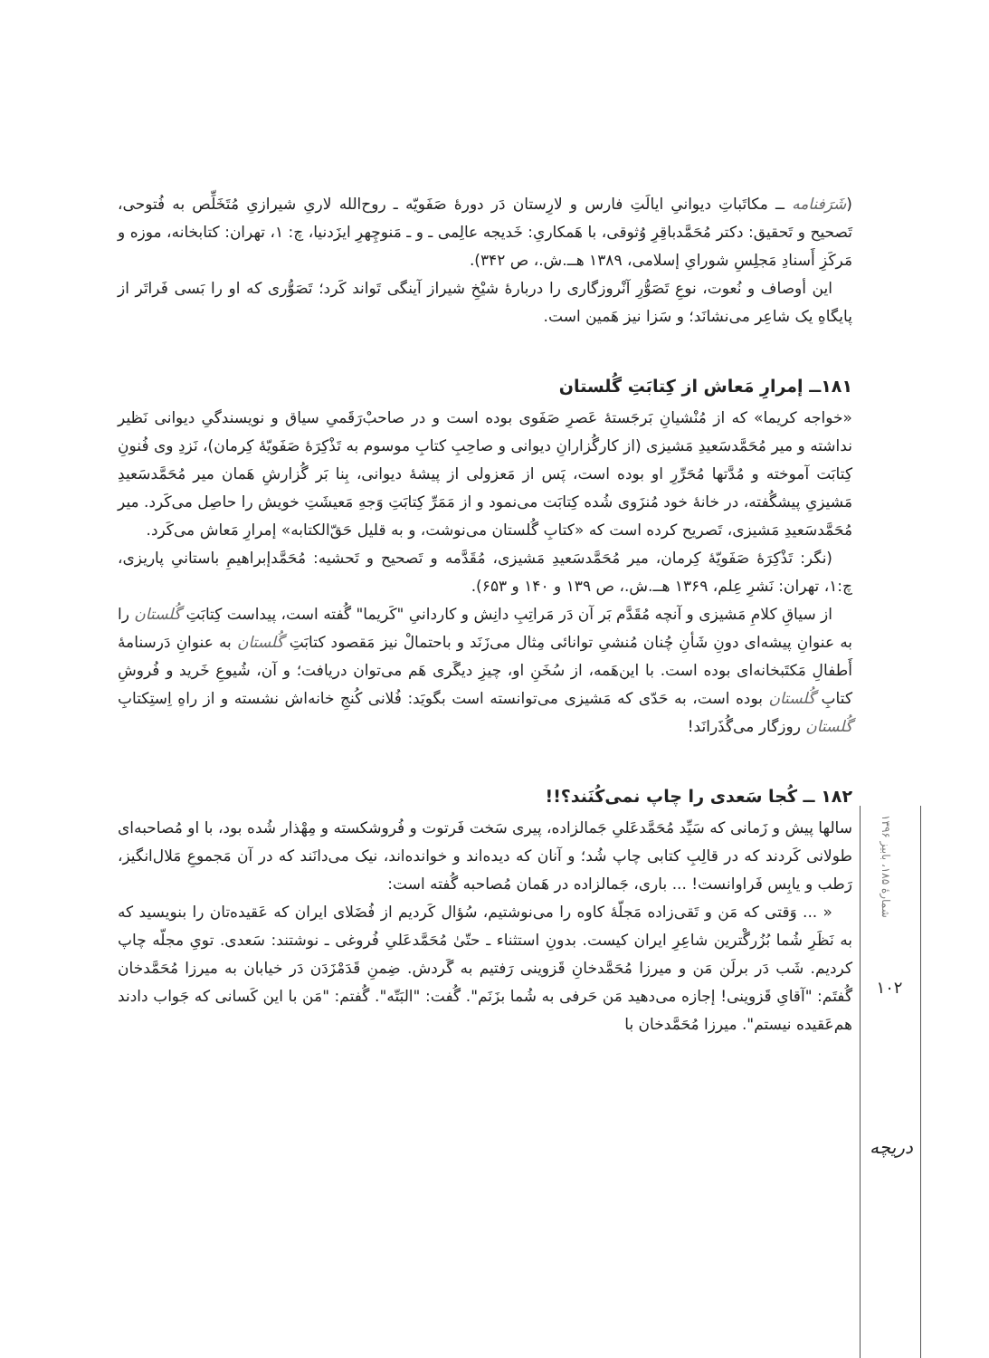(شَرَفنامه ــ مکاتَباتِ دیوانیِ ایالَتِ فارس و لارِستان دَر دورهٔ صَفَویّه ـ روح‌الله لاریِ شیرازیِ مُتَخَلِّص به فُتوحی، تَصحیح و تَحقیق: دکتر مُحَمَّدباقِرِ وُثوقی، با هَمکاریِ: خَدیجه عالِمی ـ و ـ مَنوچِهرِ ایزَدنیا، چ: ۱، تهران: کتابخانه، موزه و مَرکَزِ أَسنادِ مَجلِسِ شورایِ إسلامی، ۱۳۸۹ هــ.ش.، ص ۳۴۲).
این أوصاف و نُعوت، نوعِ تَصَوُّرِ آنْروزگاری را دربارهٔ شیْخِ شیراز آینگی تَواند کَرد؛ تَصَوُّری که او را بَسی فَراتَر از پایگاهِ یک شاعِر می‌نشانَد؛ و سَزا نیز هَمین است.
۱۸۱ــ إمرارِ مَعاش از کِتابَتِ گُلستان
«خواجه کریما» که از مُنْشیانِ بَرجَستهٔ عَصرِ صَفَوی بوده است و در صاحبْ‌رَقَمیِ سیاق و نویسندگیِ دیوانی نَظیر نداشته و میر مُحَمَّدسَعیدِ مَشیزی (از کارگُزارانِ دیوانی و صاحِبِ کتابِ موسوم به تَذْکِرَهٔ صَفَویّهٔ کِرمان)، نَزدِ وی فُنونِ کِتابَت آموخته و مُدَّتها مُحَرِّرِ او بوده است، پَس از مَعزولی از پیشهٔ دیوانی، بِنا بَر گُزارشِ هَمان میر مُحَمَّدسَعیدِ مَشیزیِ پیشگُفته، در خانهٔ خود مُنزَوی شُده کِتابَت می‌نمود و از مَمَرِّ کِتابَتِ وَجهِ مَعیشَتِ خویش را حاصِل می‌کَرد. میر مُحَمَّدسَعیدِ مَشیزی، تَصریح کرده است که «کتابِ گُلستان می‌نوشت، و به قلیل حَقّ‌الکتابه» إمرارِ مَعاش می‌کَرد.
(نگر: تَذْکِرَهٔ صَفَویّهٔ کِرمان، میر مُحَمَّدسَعیدِ مَشیزی، مُقَدَّمه و تَصحیح و تَحشیه: مُحَمَّدإبراهیمِ باستانیِ پاریزی، چ:۱، تهران: نَشرِ عِلم، ۱۳۶۹ هــ.ش.، ص ۱۳۹ و ۱۴۰ و ۶۵۳).
از سیاقِ کلامِ مَشیزی و آنچه مُقَدَّم بَر آن دَر مَراتِبِ دانِش و کاردانیِ "کَریما" گُفته است، پیداست کِتابَتِ گُلستان را به عنوانِ پیشه‌ای دونِ شَأنِ چُنان مُنشیِ توانائی مِثال می‌زَنَد و باحتمالْ نیز مَقصود کتابَتِ گُلستان به عنوانِ دَرسنامهٔ أَطفالِ مَکتَبخانه‌ای بوده است. با این‌هَمه، از سُخَنِ او، چیزِ دیگَری هَم می‌توان دریافت؛ و آن، شُیوعِ خَرید و فُروشِ کتابِ گُلستان بوده است، به حَدّی که مَشیزی می‌توانسته است بگویَد: فُلانی کُنجِ خانه‌اش نشسته و از راهِ اِستِکتابِ گُلستان روزگار می‌گُذَرانَد!
۱۸۲ ــ کُجا سَعدی را چاپ نمی‌کُنَند؟!!
سالها پیش و زَمانی که سَیِّد مُحَمَّدعَلیِ جَمالزاده، پیری سَخت فَرتوت و فُروشکسته و مِهْذار شُده بود، با او مُصاحبه‌ای طولانی کَردند که در قالِبِ کتابی چاپ شُد؛ و آنان که دیده‌اند و خوانده‌اند، نیک می‌دانَند که در آن مَجموعِ مَلال‌انگیز، رَطب و یابِس فَراوانست! ... باری، جَمالزاده در هَمان مُصاحبه گُفته است:
« ... وَقتی که مَن و تَقی‌زاده مَجلّهٔ کاوه را می‌نوشتیم، سُؤال کَردیم از فُضَلای ایران که عَقیده‌تان را بنویسید که به نَظَرِ شُما بُزُرگْترین شاعِرِ ایران کیست. بدونِ استثناء ـ حتّیٰ مُحَمَّدعَلیِ فُروغی ـ نوشتند: سَعدی. تویِ مجلّه چاپ کردیم. شَب دَر برلَن مَن و میرزا مُحَمَّدخانِ قَزوینی رَفتیم به گَردش. ضِمنِ قَدَمْزَدَن دَر خیابان به میرزا مُحَمَّدخان گُفتَم: "آقایِ قَزوینی! إجازه می‌دهید مَن حَرفی به شُما بزَنَم". گُفت: "البَتّه". گُفتم: "مَن با این کَسانی که جَواب دادند هم‌عَقیده نیستم". میرزا مُحَمَّدخان با
شمارهٔ ۱۸۵، بابیز ۱۳۹۶
۱۰۲
دریچه